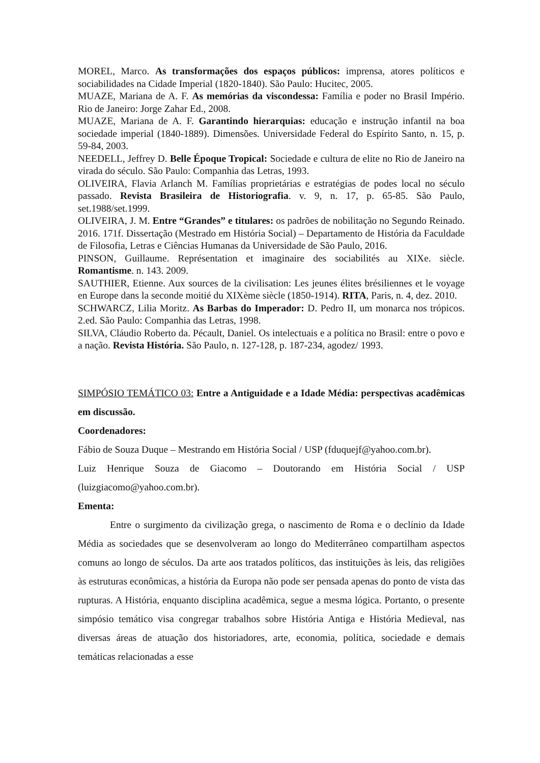MOREL, Marco. As transformações dos espaços públicos: imprensa, atores políticos e sociabilidades na Cidade Imperial (1820-1840). São Paulo: Hucitec, 2005.
MUAZE, Mariana de A. F. As memórias da viscondessa: Família e poder no Brasil Império. Rio de Janeiro: Jorge Zahar Ed., 2008.
MUAZE, Mariana de A. F. Garantindo hierarquias: educação e instrução infantil na boa sociedade imperial (1840-1889). Dimensões. Universidade Federal do Espírito Santo, n. 15, p. 59-84, 2003.
NEEDELL, Jeffrey D. Belle Époque Tropical: Sociedade e cultura de elite no Rio de Janeiro na virada do século. São Paulo: Companhia das Letras, 1993.
OLIVEIRA, Flavia Arlanch M. Famílias proprietárias e estratégias de podes local no século passado. Revista Brasileira de Historiografia. v. 9, n. 17, p. 65-85. São Paulo, set.1988/set.1999.
OLIVEIRA, J. M. Entre “Grandes” e titulares: os padrões de nobilitação no Segundo Reinado. 2016. 171f. Dissertação (Mestrado em História Social) – Departamento de História da Faculdade de Filosofia, Letras e Ciências Humanas da Universidade de São Paulo, 2016.
PINSON, Guillaume. Représentation et imaginaire des sociabilités au XIXe. siècle. Romantisme. n. 143. 2009.
SAUTHIER, Etienne. Aux sources de la civilisation: Les jeunes élites brésiliennes et le voyage en Europe dans la seconde moitié du XIXème siècle (1850-1914). RITA, Paris, n. 4, dez. 2010.
SCHWARCZ, Lilia Moritz. As Barbas do Imperador: D. Pedro II, um monarca nos trópicos. 2.ed. São Paulo: Companhia das Letras, 1998.
SILVA, Cláudio Roberto da. Pécault, Daniel. Os intelectuais e a política no Brasil: entre o povo e a nação. Revista História. São Paulo, n. 127-128, p. 187-234, agodez/ 1993.
SIMPÓSIO TEMÁTICO 03: Entre a Antiguidade e a Idade Média: perspectivas acadêmicas em discussão.
Coordenadores:
Fábio de Souza Duque – Mestrando em História Social / USP (fduquejf@yahoo.com.br).
Luiz Henrique Souza de Giacomo – Doutorando em História Social / USP (luizgiacomo@yahoo.com.br).
Ementa:
Entre o surgimento da civilização grega, o nascimento de Roma e o declínio da Idade Média as sociedades que se desenvolveram ao longo do Mediterrâneo compartilham aspectos comuns ao longo de séculos. Da arte aos tratados políticos, das instituições às leis, das religiões às estruturas econômicas, a história da Europa não pode ser pensada apenas do ponto de vista das rupturas. A História, enquanto disciplina acadêmica, segue a mesma lógica. Portanto, o presente simpósio temático visa congregar trabalhos sobre História Antiga e História Medieval, nas diversas áreas de atuação dos historiadores, arte, economia, política, sociedade e demais temáticas relacionadas a esse